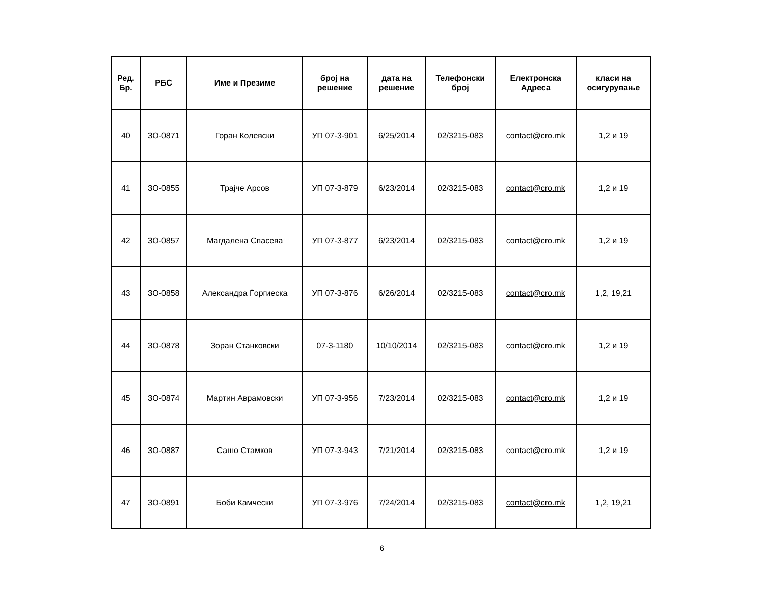| Ред. Бр. | РБС | Име и Презиме | број на решение | дата на решение | Телефонски број | Електронска Адреса | класи на осигурување |
| --- | --- | --- | --- | --- | --- | --- | --- |
| 40 | ЗО-0871 | Горан Колевски | УП 07-3-901 | 6/25/2014 | 02/3215-083 | contact@cro.mk | 1,2 и 19 |
| 41 | ЗО-0855 | Трајче Арсов | УП 07-3-879 | 6/23/2014 | 02/3215-083 | contact@cro.mk | 1,2 и 19 |
| 42 | ЗО-0857 | Магдалена Спасева | УП 07-3-877 | 6/23/2014 | 02/3215-083 | contact@cro.mk | 1,2 и 19 |
| 43 | ЗО-0858 | Александра Ѓоргиеска | УП 07-3-876 | 6/26/2014 | 02/3215-083 | contact@cro.mk | 1,2, 19,21 |
| 44 | ЗО-0878 | Зоран Станковски | 07-3-1180 | 10/10/2014 | 02/3215-083 | contact@cro.mk | 1,2 и 19 |
| 45 | ЗО-0874 | Мартин Аврамовски | УП 07-3-956 | 7/23/2014 | 02/3215-083 | contact@cro.mk | 1,2 и 19 |
| 46 | ЗО-0887 | Сашо Стамков | УП 07-3-943 | 7/21/2014 | 02/3215-083 | contact@cro.mk | 1,2 и 19 |
| 47 | ЗО-0891 | Боби Камчески | УП 07-3-976 | 7/24/2014 | 02/3215-083 | contact@cro.mk | 1,2, 19,21 |
6